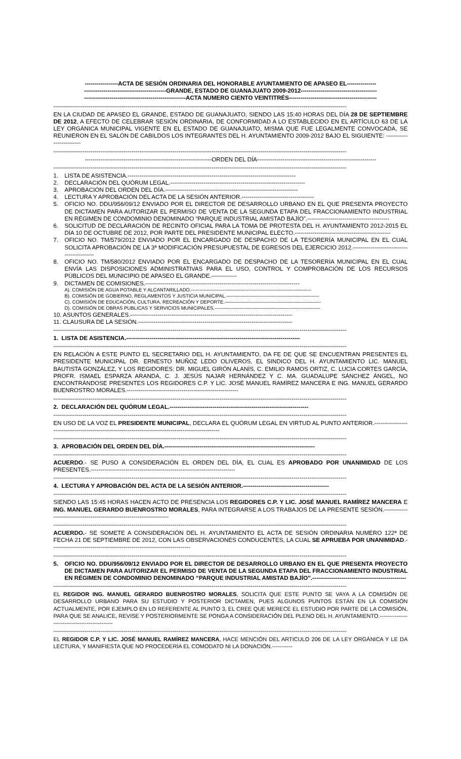-----------------ACTA DE SESIÓN ORDINARIA DEL HONORABLE AYUNTAMIENTO DE APASEO EL---------------
------------------------------------------GRANDE, ESTADO DE GUANAJUATO 2009-2012---------------------------------------
----------------------------------------------------ACTA NUMERO CIENTO VEINTITRÉS---------------------------------------------
------------------------------------------------------------------------------------------------------------------------------------------------------
EN LA CIUDAD DE APASEO EL GRANDE, ESTADO DE GUANAJUATO, SIENDO LAS 15:40 HORAS DEL DÍA 28 DE SEPTIEMBRE DE 2012, A EFECTO DE CELEBRAR SESIÓN ORDINARIA, DE CONFORMIDAD A LO ESTABLECIDO EN EL ARTÍCULO 63 DE LA LEY ORGÁNICA MUNICIPAL VIGENTE EN EL ESTADO DE GUANAJUATO, MISMA QUE FUE LEGALMENTE CONVOCADA, SE REUNIERON EN EL SALÓN DE CABILDOS LOS INTEGRANTES DEL H. AYUNTAMIENTO 2009-2012 BAJO EL SIGUIENTE: -------------------------
------------------------------------------------------------------------------------------------------------------------------------------------------
-----------------------------------------------------------------ORDEN DEL DÍA-------------------------------------------------------------
------------------------------------------------------------------------------------------------------------------------------------------------------
1. LISTA DE ASISTENCIA.--------------------------------------------------------------------------------------
2. DECLARACIÓN DEL QUÓRUM LEGAL.---------------------------------------------------------------------
3. APROBACIÓN DEL ORDEN DEL DÍA.--------------------------------------------------------------------
4. LECTURA Y APROBACIÓN DEL ACTA DE LA SESIÓN ANTERIOR.-------------------------------------
5. OFICIO NO. DDU/956/09/12 ENVIADO POR EL DIRECTOR DE DESARROLLO URBANO EN EL QUE PRESENTA PROYECTO DE DICTAMEN PARA AUTORIZAR EL PERMISO DE VENTA DE LA SEGUNDA ETAPA DEL FRACCIONAMIENTO INDUSTRIAL EN RÉGIMEN DE CONDOMINIO DENOMINADO “PARQUE INDUSTRIAL AMISTAD BAJÍO”.------------------------------------------
6. SOLICITUD DE DECLARACIÓN DE RECINTO OFICIAL PARA LA TOMA DE PROTESTA DEL H. AYUNTAMIENTO 2012-2015 EL DÍA 10 DE OCTUBRE DE 2012, POR PARTE DEL PRESIDENTE MUNICIPAL ELECTO.-------------------------------------------------
7. OFICIO NO. TM/579/2012 ENVIADO POR EL ENCARGADO DE DESPACHO DE LA TESORERÍA MUNICIPAL EN EL CUAL SOLICITA APROBACIÓN DE LA 3ª MODIFICACIÓN PRESUPUESTAL DE EGRESOS DEL EJERCICIO 2012.-------------------------------------------
8. OFICIO NO. TM/580/2012 ENVIADO POR EL ENCARGADO DE DESPACHO DE LA TESORERÍA MUNICIPAL EN EL CUAL ENVÍA LAS DISPOSICIONES ADMINISTRATIVAS PARA EL USO, CONTROL Y COMPROBACIÓN DE LOS RECURSOS PÚBLICOS DEL MUNICIPIO DE APASEO EL GRANDE.-------------
9. DICTAMEN DE COMISIONES.-------------------------------------------------------------------------------
A). COMISIÓN DE AGUA POTABLE Y ALCANTARILLADO.---------------------------------------------------------------------------
B). COMISIÓN DE GOBIERNO, REGLAMENTOS Y JUSTICIA MUNICIPAL.----------------------------------------------------------
C). COMISIÓN DE EDUCACIÓN, CULTURA, RECREACIÓN Y DEPORTE.------------------------------------------------------------
D). COMISIÓN DE OBRAS PUBLICAS Y SERVICIOS MUNICIPALES.------------------------------------------------------------------
10. ASUNTOS GENERALES.-----------------------------------------------------------------------------------
11. CLAUSURA DE LA SESIÓN.-------------------------------------------------------------------------------
------------------------------------------------------------------------------------------------------------------------------------------------------
1. LISTA DE ASISTENCIA.-----------------------------------------------------------------------------------------
------------------------------------------------------------------------------------------------------------------------------------------------------
EN RELACIÓN A ESTE PUNTO EL SECRETARIO DEL H. AYUNTAMIENTO, DA FE DE QUE SE ENCUENTRAN PRESENTES EL PRESIDENTE MUNICIPAL DR. ERNESTO MUÑOZ LEDO OLIVEROS, EL SINDICO DEL H. AYUNTAMIENTO LIC. MANUEL BAUTISTA GONZÁLEZ, Y LOS REGIDORES: DR. MIGUEL GIRÓN ALANÍS, C. EMILIO RAMOS ORTIZ, C. LUCIA CORTES GARCÍA, PROFR. ISMAEL ESPARZA ARANDA, C. J. JESÚS NAJAR HERNÁNDEZ Y C. MA. GUADALUPE SÁNCHEZ ÁNGEL, NO ENCONTRÁNDOSE PRESENTES LOS REGIDORES C.P. Y LIC. JOSÉ MANUEL RAMÍREZ MANCERA E ING. MANUEL GERARDO BUENROSTRO MORALES.---------------------------------------------------------
------------------------------------------------------------------------------------------------------------------------------------------------------
2. DECLARACIÓN DEL QUÓRUM LEGAL.-----------------------------------------------------------------------
------------------------------------------------------------------------------------------------------------------------------------------------------
EN USO DE LA VOZ EL PRESIDENTE MUNICIPAL, DECLARA EL QUÓRUM LEGAL EN VIRTUD AL PUNTO ANTERIOR.------------------------------------------------------------------------------------------------------
------------------------------------------------------------------------------------------------------------------------------------------------------
3. APROBACIÓN DEL ORDEN DEL DÍA.-----------------------------------------------------------------------------
------------------------------------------------------------------------------------------------------------------------------------------------------
ACUERDO.- SE PUSO A CONSIDERACIÓN EL ORDEN DEL DÍA, EL CUAL ES APROBADO POR UNANIMIDAD DE LOS PRESENTES.--------------------------------------------------------------------------
------------------------------------------------------------------------------------------------------------------------------------------------------
4. LECTURA Y APROBACIÓN DEL ACTA DE LA SESIÓN ANTERIOR.--------------------------------------------
------------------------------------------------------------------------------------------------------------------------------------------------------
SIENDO LAS 15:45 HORAS HACEN ACTO DE PRESENCIA LOS REGIDORES C.P. Y LIC. JOSÉ MANUEL RAMÍREZ MANCERA E ING. MANUEL GERARDO BUENROSTRO MORALES, PARA INTEGRARSE A LOS TRABAJOS DE LA PRESENTE SESIÓN.-----------------------------------------------------------------------
------------------------------------------------------------------------------------------------------------------------------------------------------
ACUERDO.- SE SOMETE A CONSIDERACIÓN DEL H. AYUNTAMIENTO EL ACTA DE SESIÓN ORDINARIA NUMERO 122ª DE FECHA 21 DE SEPTIEMBRE DE 2012, CON LAS OBSERVACIONES CONDUCENTES, LA CUAL SE APRUEBA POR UNANIMIDAD.-----------------------------------------------------------------------
------------------------------------------------------------------------------------------------------------------------------------------------------
5. OFICIO NO. DDU/956/09/12 ENVIADO POR EL DIRECTOR DE DESARROLLO URBANO EN EL QUE PRESENTA PROYECTO DE DICTAMEN PARA AUTORIZAR EL PERMISO DE VENTA DE LA SEGUNDA ETAPA DEL FRACCIONAMIENTO INDUSTRIAL EN RÉGIMEN DE CONDOMINIO DENOMINADO “PARQUE INDUSTRIAL AMISTAD BAJÍO”.------------------------------------------------
------------------------------------------------------------------------------------------------------------------------------------------------------
EL REGIDOR ING. MANUEL GERARDO BUENROSTRO MORALES, SOLICITA QUE ESTE PUNTO SE VAYA A LA COMISIÓN DE DESARROLLO URBANO PARA SU ESTUDIO Y POSTERIOR DICTAMEN, PUES ALGUNOS PUNTOS ESTÁN EN LA COMISIÓN ACTUALMENTE, POR EJEMPLO EN LO REFERENTE AL PUNTO 3, EL CREE QUE MERECE EL ESTUDIO POR PARTE DE LA COMISIÓN, PARA QUE SE ANALICE, REVISE Y POSTERIORMENTE SE PONGA A CONSIDERACIÓN DEL PLENO DEL H. AYUNTAMIENTO.-----------------------------------------------
------------------------------------------------------------------------------------------------------------------------------------------------------
EL REGIDOR C.P. Y LIC. JOSÉ MANUEL RAMÍREZ MANCERA, HACE MENCIÓN DEL ARTICULO 206 DE LA LEY ORGÁNICA Y LE DA LECTURA, Y MANIFIESTA QUE NO PROCEDERÍA EL COMODATO NI LA DONACIÓN.-----------